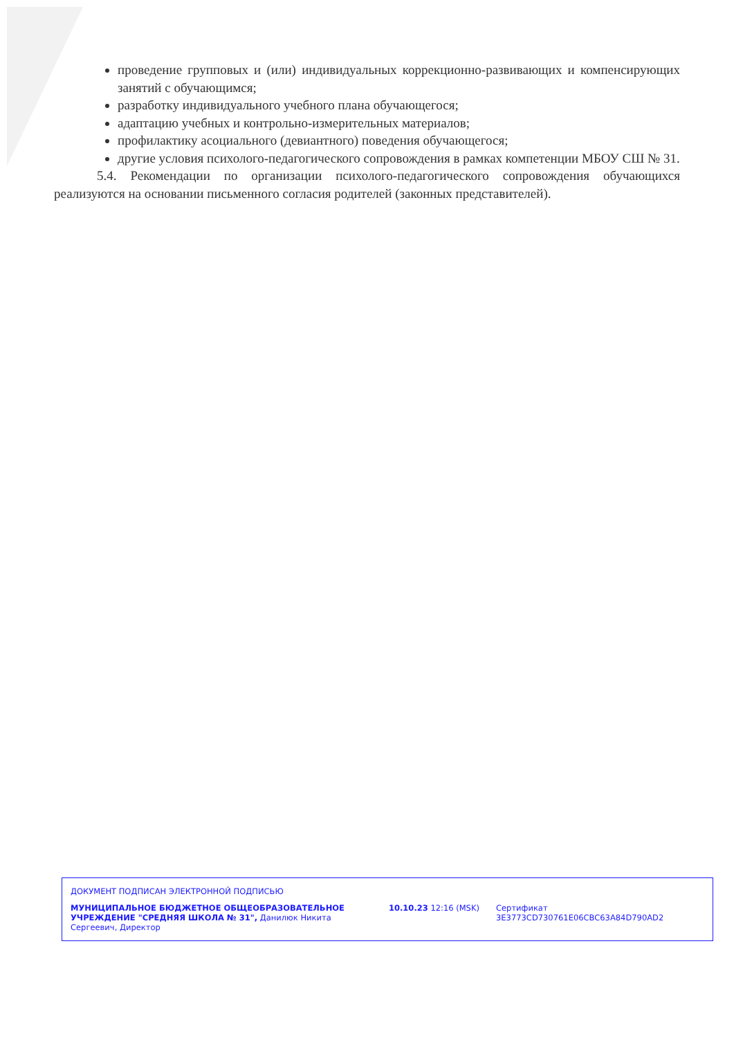проведение групповых и (или) индивидуальных коррекционно-развивающих и компенсирующих занятий с обучающимся;
разработку индивидуального учебного плана обучающегося;
адаптацию учебных и контрольно-измерительных материалов;
профилактику асоциального (девиантного) поведения обучающегося;
другие условия психолого-педагогического сопровождения в рамках компетенции МБОУ СШ № 31.
5.4. Рекомендации по организации психолого-педагогического сопровождения обучающихся реализуются на основании письменного согласия родителей (законных представителей).
ДОКУМЕНТ ПОДПИСАН ЭЛЕКТРОННОЙ ПОДПИСЬЮ
МУНИЦИПАЛЬНОЕ БЮДЖЕТНОЕ ОБЩЕОБРАЗОВАТЕЛЬНОЕ УЧРЕЖДЕНИЕ "СРЕДНЯЯ ШКОЛА № 31", Данилюк Никита Сергеевич, Директор
10.10.23 12:16 (MSK) Сертификат 3E3773CD730761E06CBC63A84D790AD2